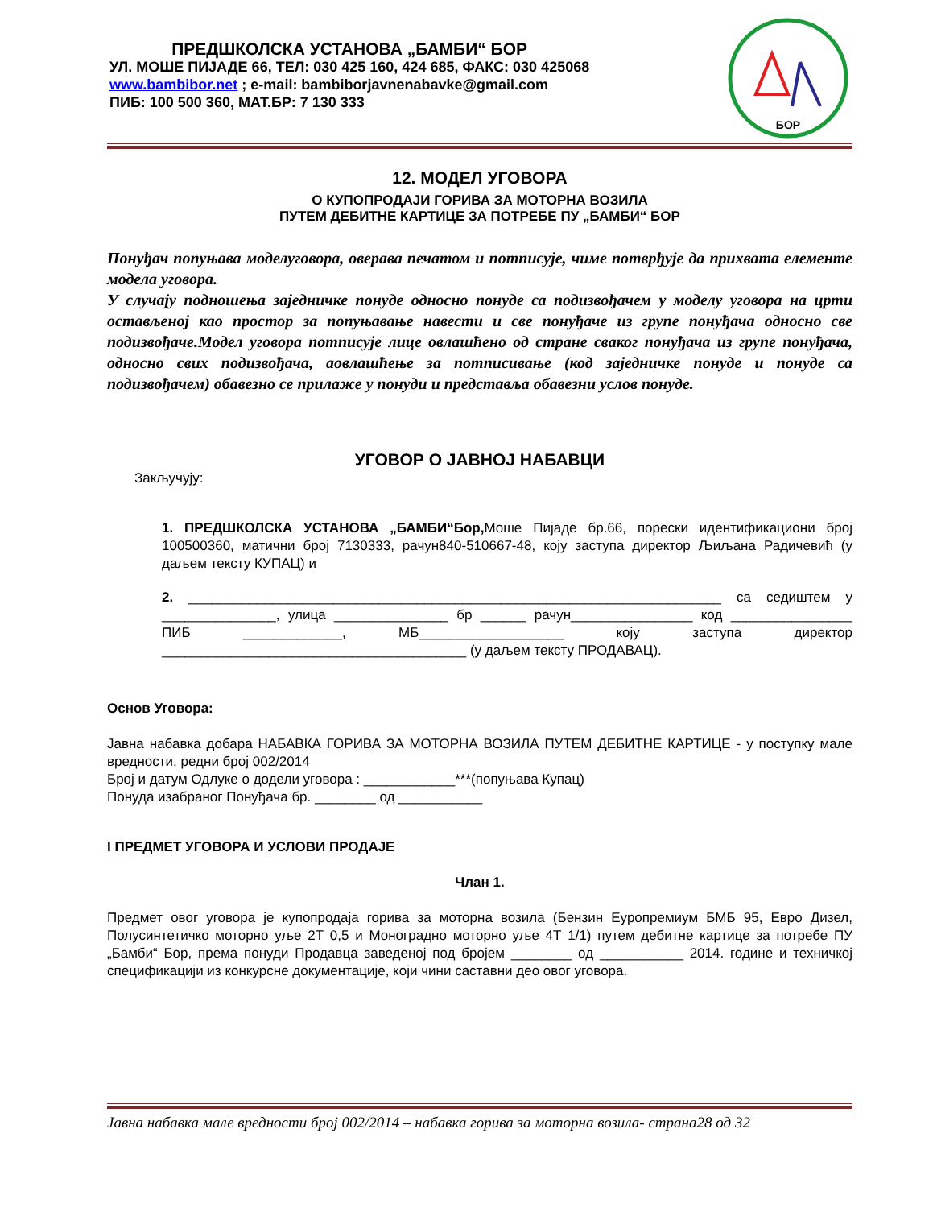ПРЕДШКОЛСКА УСТАНОВА „БАМБИ“ БОР
УЛ. МОШЕ ПИЈАДЕ 66, ТЕЛ: 030 425 160, 424 685, ФАКС: 030 425068
www.bambibor.net ; e-mail: bambiborjavnenabavke@gmail.com
ПИБ: 100 500 360, МАТ.БР: 7 130 333
БОР
12. МОДЕЛ УГОВОРА
О КУПОПРОДАЈИ ГОРИВА ЗА МОТОРНА ВОЗИЛА
ПУТЕМ ДЕБИТНЕ КАРТИЦЕ ЗА ПОТРЕБЕ ПУ „БАМБИ“ БОР
Понуђач попуњава моделуговора, оверава печатом и потписује, чиме потврђује да прихвата елементе модела уговора.
У случају подношења заједничке понуде односно понуде са подизвођачем у моделу уговора на црти остављеној као простор за попуњавање навести и све понуђаче из групе понуђача односно све подизвођаче.Модел уговора потписује лице овлашћено од стране сваког понуђача из групе понуђача, односно свих подизвођача, аовлашћење за потписивање (код заједничке понуде и понуде са подизвођачем) обавезно се прилаже у понуди и представља обавезни услов понуде.
УГОВОР О ЈАВНОЈ НАБАВЦИ
Закључују:
1. ПРЕДШКОЛСКА УСТАНОВА „БАМБИ“Бор, Моше Пијаде бр.66, порески идентификациони број 100500360, матични број 7130333, рачун840-510667-48, коју заступа директор Љиљана Радичевић (у даљем тексту КУПАЦ) и
2. ______________________________________________________________________ са седиштем у _______________, улица _______________ бр ______ рачун________________ код ________________ ПИБ _____________, МБ___________________ коју заступа директор ________________________________________ (у даљем тексту ПРОДАВАЦ).
Основ Уговора:
Јавна набавка добара НАБАВКА ГОРИВА ЗА МОТОРНА ВОЗИЛА ПУТЕМ ДЕБИТНЕ КАРТИЦЕ - у поступку мале вредности, редни број 002/2014
Број и датум Одлуке о додели уговора : ____________***(попуњава Купац)
Понуда изабраног Понуђача бр. ________ од ___________
I ПРЕДМЕТ УГОВОРА И УСЛОВИ ПРОДАЈЕ
Члан 1.
Предмет овог уговора је купопродаја горива за моторна возила (Бензин Еуропремиум БМБ 95, Евро Дизел, Полусинтетичко моторно уље 2Т 0,5 и Моноградно моторно уље 4Т 1/1) путем дебитне картице за потребе ПУ „Бамби“ Бор, према понуди Продавца заведеној под бројем ________ од ___________ 2014. године и техничкој спецификацији из конкурсне документације, који чини саставни део овог уговора.
Јавна набавка мале вредности број 002/2014 – набавка горива за моторна возила- страна28 од 32